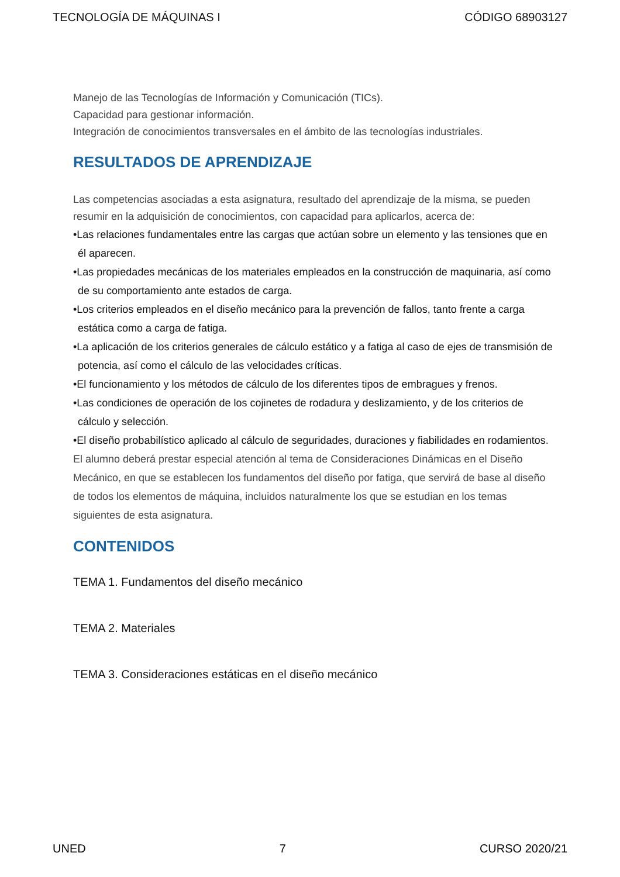TECNOLOGÍA DE MÁQUINAS I CÓDIGO 68903127
Manejo de las Tecnologías de Información y Comunicación (TICs).
Capacidad para gestionar información.
Integración de conocimientos transversales en el ámbito de las tecnologías industriales.
RESULTADOS DE APRENDIZAJE
Las competencias asociadas a esta asignatura, resultado del aprendizaje de la misma, se pueden resumir en la adquisición de conocimientos, con capacidad para aplicarlos, acerca de:
•Las relaciones fundamentales entre las cargas que actúan sobre un elemento y las tensiones que en él aparecen.
•Las propiedades mecánicas de los materiales empleados en la construcción de maquinaria, así como de su comportamiento ante estados de carga.
•Los criterios empleados en el diseño mecánico para la prevención de fallos, tanto frente a carga estática como a carga de fatiga.
•La aplicación de los criterios generales de cálculo estático y a fatiga al caso de ejes de transmisión de potencia, así como el cálculo de las velocidades críticas.
•El funcionamiento y los métodos de cálculo de los diferentes tipos de embragues y frenos.
•Las condiciones de operación de los cojinetes de rodadura y deslizamiento, y de los criterios de cálculo y selección.
•El diseño probabilístico aplicado al cálculo de seguridades, duraciones y fiabilidades en rodamientos.
El alumno deberá prestar especial atención al tema de Consideraciones Dinámicas en el Diseño Mecánico, en que se establecen los fundamentos del diseño por fatiga, que servirá de base al diseño de todos los elementos de máquina, incluidos naturalmente los que se estudian en los temas siguientes de esta asignatura.
CONTENIDOS
TEMA 1. Fundamentos del diseño mecánico
TEMA 2. Materiales
TEMA 3. Consideraciones estáticas en el diseño mecánico
UNED 7 CURSO 2020/21